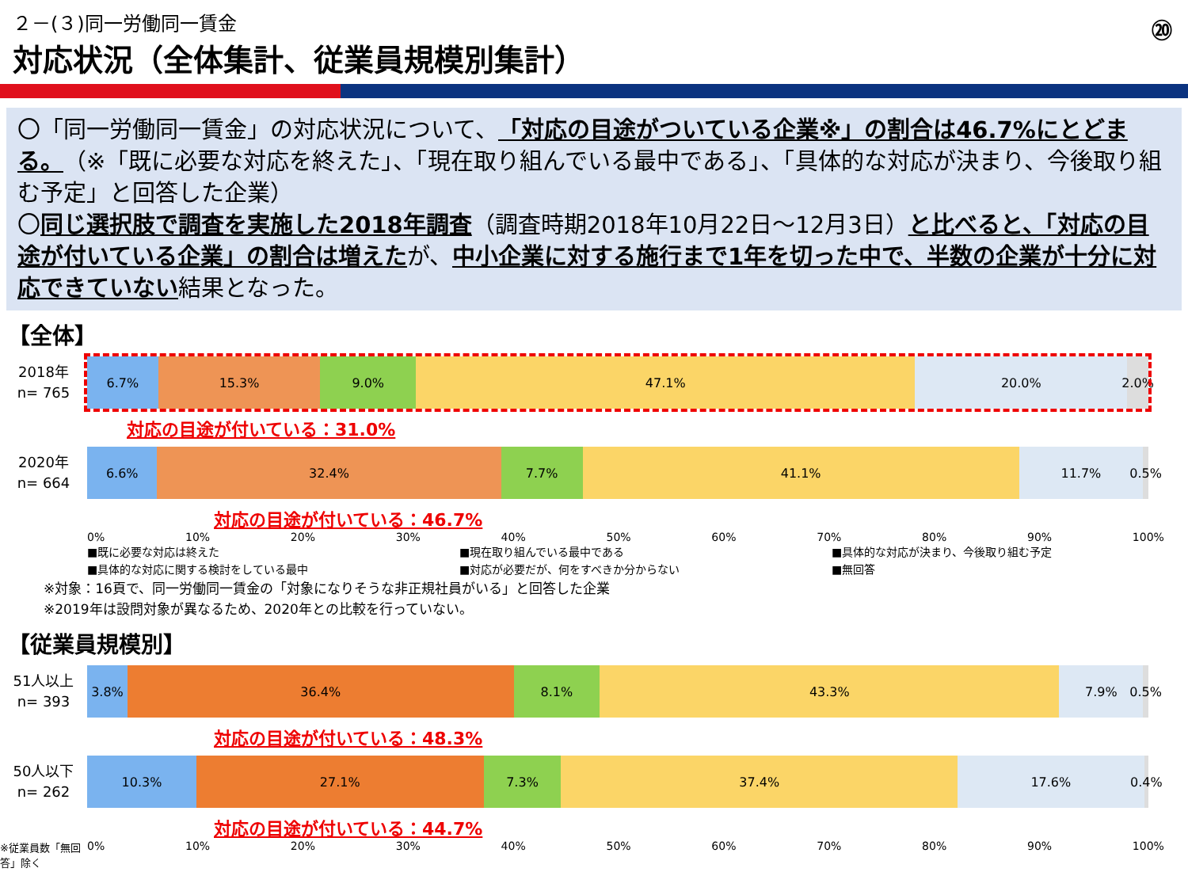⑳
２－(３)同一労働同一賃金
対応状況（全体集計、従業員規模別集計）
〇「同一労働同一賃金」の対応状況について、「対応の目途がついている企業※」の割合は46.7%にとどまる。（※「既に必要な対応を終えた」、「現在取り組んでいる最中である」、「具体的な対応が決まり、今後取り組む予定」と回答した企業）
〇同じ選択肢で調査を実施した2018年調査（調査時期2018年10月22日～12月3日）と比べると、「対応の目途が付いている企業」の割合は増えたが、中小企業に対する施行まで1年を切った中で、半数の企業が十分に対応できていない結果となった。
【全体】
2018年
n= 765
6.7% 15.3% 9.0% 47.1% 20.0% 2.0%
対応の目途が付いている：31.0%
2020年
n= 664
6.6% 32.4% 7.7% 41.1% 11.7% 0.5%
対応の目途が付いている：46.7%
0% 10% 20% 30% 40% 50% 60% 70% 80% 90% 100%
■既に必要な対応は終えた ■現在取り組んでいる最中である ■具体的な対応が決まり、今後取り組む予定 ■具体的な対応に関する検討をしている最中 ■対応が必要だが、何をすべきか分からない ■無回答
※対象：16頁で、同一労働同一賃金の「対象になりそうな非正規社員がいる」と回答した企業
※2019年は設問対象が異なるため、2020年との比較を行っていない。
【従業員規模別】
51人以上
n= 393
3.8% 36.4% 8.1% 43.3% 7.9% 0.5%
対応の目途が付いている：48.3%
50人以下
n= 262
10.3% 27.1% 7.3% 37.4% 17.6% 0.4%
対応の目途が付いている：44.7%
※従業員数「無回答」除く
0% 10% 20% 30% 40% 50% 60% 70% 80% 90% 100%